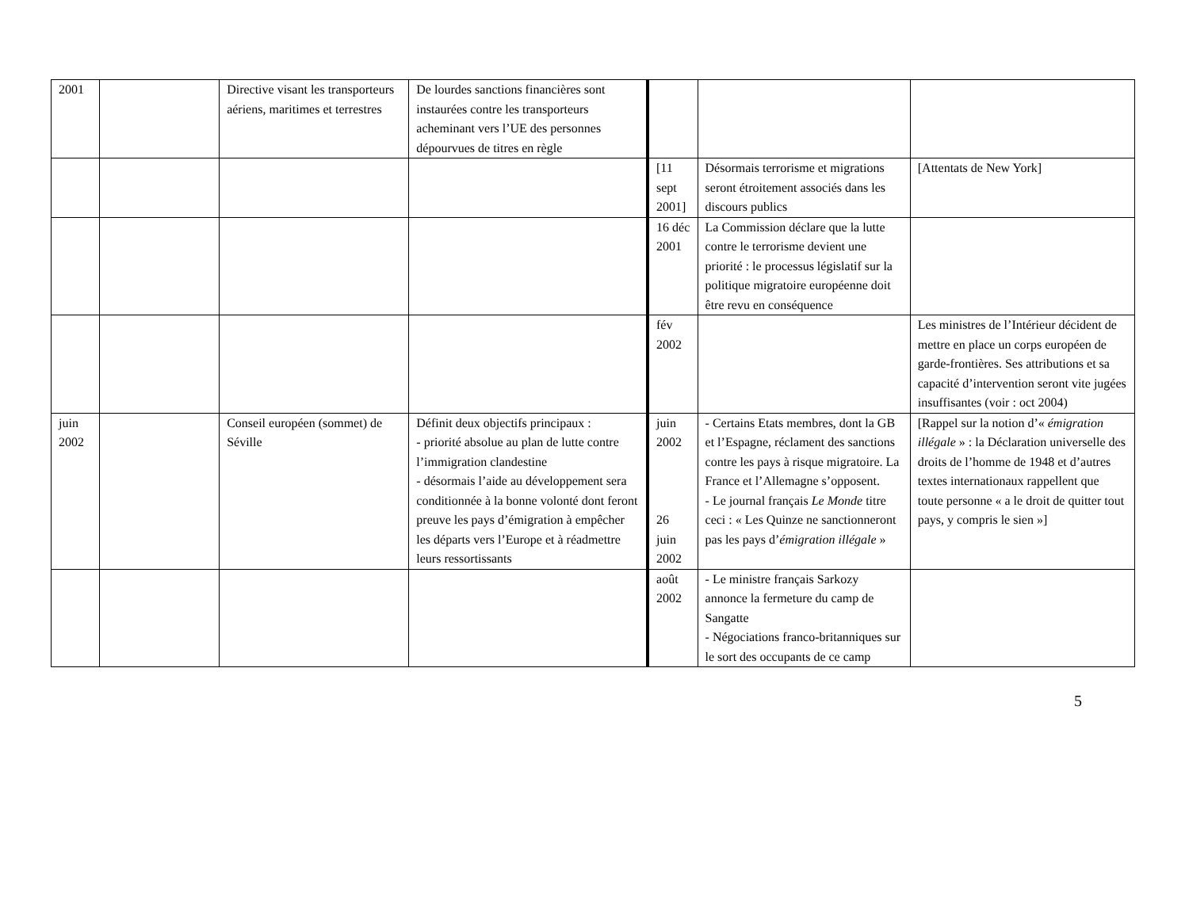| 2001 | | Directive visant les transporteurs aériens, maritimes et terrestres | De lourdes sanctions financières sont instaurées contre les transporteurs acheminant vers l’UE des personnes dépourvues de titres en règle | | | |
| | | | | [11 sept 2001] | Désormais terrorisme et migrations seront étroitement associés dans les discours publics | [Attentats de New York] |
| | | | | 16 déc 2001 | La Commission déclare que la lutte contre le terrorisme devient une priorité : le processus législatif sur la politique migratoire européenne doit être revu en conséquence | |
| | | | | fév 2002 | | Les ministres de l’Intérieur décident de mettre en place un corps européen de garde-frontières. Ses attributions et sa capacité d’intervention seront vite jugées insuffisantes (voir : oct 2004) |
| juin 2002 | | Conseil européen (sommet) de Séville | Définit deux objectifs principaux : - priorité absolue au plan de lutte contre l’immigration clandestine - désormais l’aide au développement sera conditionnée à la bonne volonté dont feront preuve les pays d’émigration à empêcher les départs vers l’Europe et à réadmettre leurs ressortissants | juin 2002 26 juin 2002 | - Certains Etats membres, dont la GB et l’Espagne, réclament des sanctions contre les pays à risque migratoire. La France et l’Allemagne s’opposent. - Le journal français Le Monde titre ceci : « Les Quinze ne sanctionneront pas les pays d’ émigration illégale » | [Rappel sur la notion d’« émigration illégale » : la Déclaration universelle des droits de l’homme de 1948 et d’autres textes internationaux rappellent que toute personne « a le droit de quitter tout pays, y compris le sien »] |
| | | | | août 2002 | - Le ministre français Sarkozy annonce la fermeture du camp de Sangatte - Négociations franco-britanniques sur le sort des occupants de ce camp | |
5